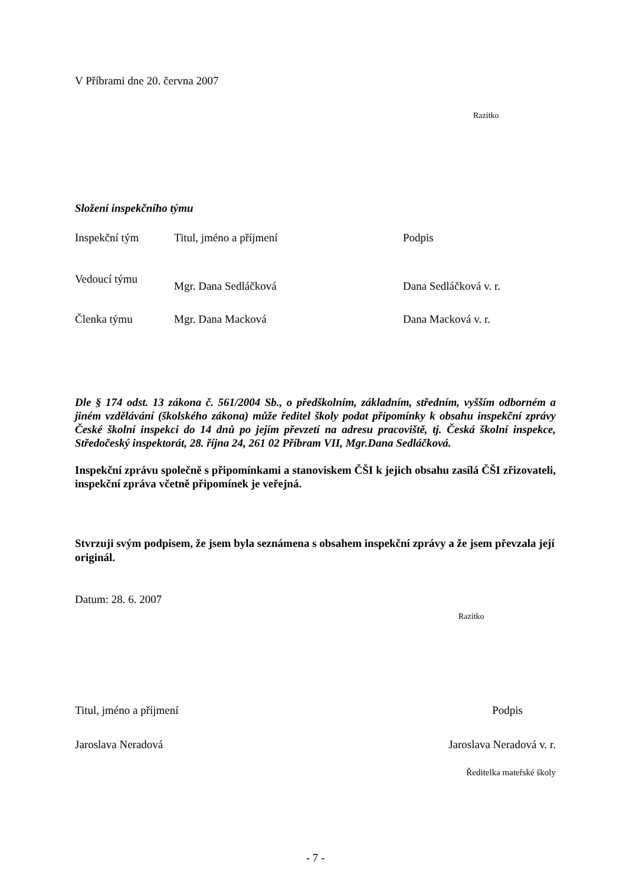V Příbrami dne 20. června 2007
Razítko
Složení inspekčního týmu
| Inspekční tým | Titul, jméno a příjmení | Podpis |
| Vedoucí týmu | Mgr. Dana Sedláčková | Dana Sedláčková v. r. |
| Členka týmu | Mgr. Dana Macková | Dana Macková v. r. |
Dle § 174 odst. 13 zákona č. 561/2004 Sb., o předškolním, základním, středním, vyšším odborném a jiném vzdělávání (školského zákona) může ředitel školy podat připomínky k obsahu inspekční zprávy České školní inspekci do 14 dnů po jejím převzetí na adresu pracoviště, tj. Česká školní inspekce, Středočeský inspektorát, 28. října 24, 261 02 Příbram VII, Mgr.Dana Sedláčková.
Inspekční zprávu společně s připomínkami a stanoviskem ČŠI k jejich obsahu zasílá ČŠI zřizovateli, inspekční zpráva včetně připomínek je veřejná.
Stvrzuji svým podpisem, že jsem byla seznámena s obsahem inspekční zprávy a že jsem převzala její originál.
Datum: 28. 6. 2007
Razítko
| Titul, jméno a příjmení | Podpis |
| Jaroslava Neradová | Jaroslava Neradová v. r. |
| | Ředitelka mateřské školy |
- 7 -